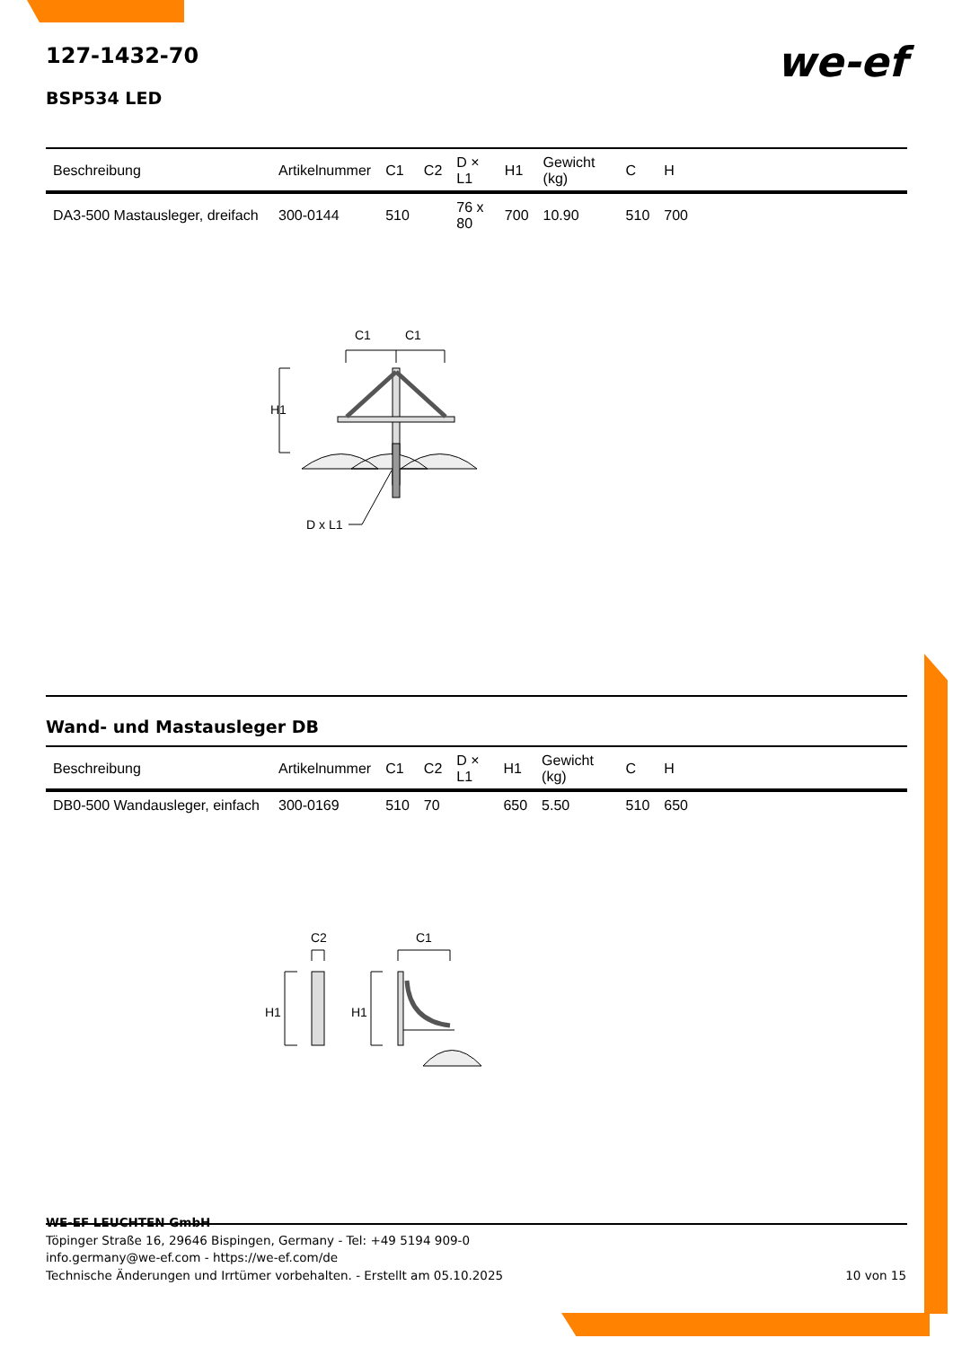127-1432-70
BSP534 LED
we-ef
| Beschreibung | Artikelnummer | C1 | C2 | D × L1 | H1 | Gewicht (kg) | C | H | |
| --- | --- | --- | --- | --- | --- | --- | --- | --- | --- |
| DA3-500 Mastausleger, dreifach | 300-0144 | 510 | | 76 x 80 | 700 | 10.90 | 510 | 700 | |
C1
C1
H1
D x L1
Wand- und Mastausleger DB
| Beschreibung | Artikelnummer | C1 | C2 | D × L1 | H1 | Gewicht (kg) | C | H | |
| --- | --- | --- | --- | --- | --- | --- | --- | --- | --- |
| DB0-500 Wandausleger, einfach | 300-0169 | 510 | 70 | | 650 | 5.50 | 510 | 650 | |
C2
C1
H1
H1
WE-EF LEUCHTEN GmbH
Töpinger Straße 16, 29646 Bispingen, Germany - Tel: +49 5194 909-0
info.germany@we-ef.com - https://we-ef.com/de
Technische Änderungen und Irrtümer vorbehalten. - Erstellt am 05.10.2025 10 von 15